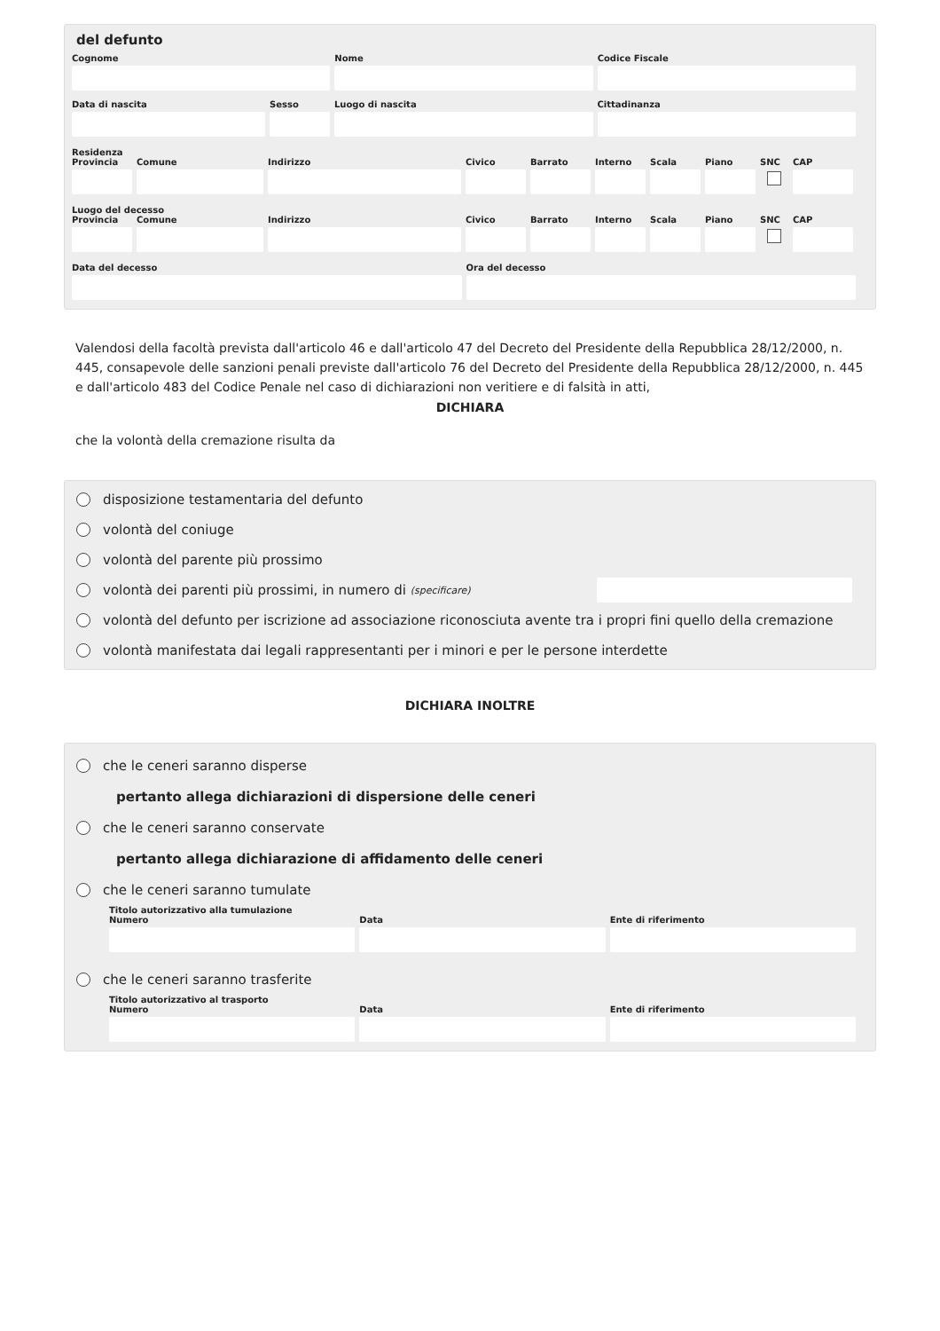del defunto
Cognome Nome Codice Fiscale
Data di nascita Sesso Luogo di nascita Cittadinanza
Residenza
Provincia
Comune Indirizzo Civico Barrato Interno
Scala Piano SNC CAP
Luogo del decesso
Provincia
Comune Indirizzo Civico Barrato Interno
Scala Piano SNC CAP
Data del decesso Ora del decesso
Valendosi della facoltà prevista dall'articolo 46 e dall'articolo 47 del Decreto del Presidente della Repubblica 28/12/2000, n. 445, consapevole delle sanzioni penali previste dall'articolo 76 del Decreto del Presidente della Repubblica 28/12/2000, n. 445 e dall'articolo 483 del Codice Penale nel caso di dichiarazioni non veritiere e di falsità in atti,
DICHIARA
che la volontà della cremazione risulta da
disposizione testamentaria del defunto
volontà del coniuge
volontà del parente più prossimo
volontà dei parenti più prossimi, in numero di (specificare)
volontà del defunto per iscrizione ad associazione riconosciuta avente tra i propri fini quello della cremazione
volontà manifestata dai legali rappresentanti per i minori e per le persone interdette
DICHIARA INOLTRE
che le ceneri saranno disperse
pertanto allega dichiarazioni di dispersione delle ceneri
che le ceneri saranno conservate
pertanto allega dichiarazione di affidamento delle ceneri
che le ceneri saranno tumulate
Titolo autorizzativo alla tumulazione
Numero Data Ente di riferimento
che le ceneri saranno trasferite
Titolo autorizzativo al trasporto
Numero Data Ente di riferimento